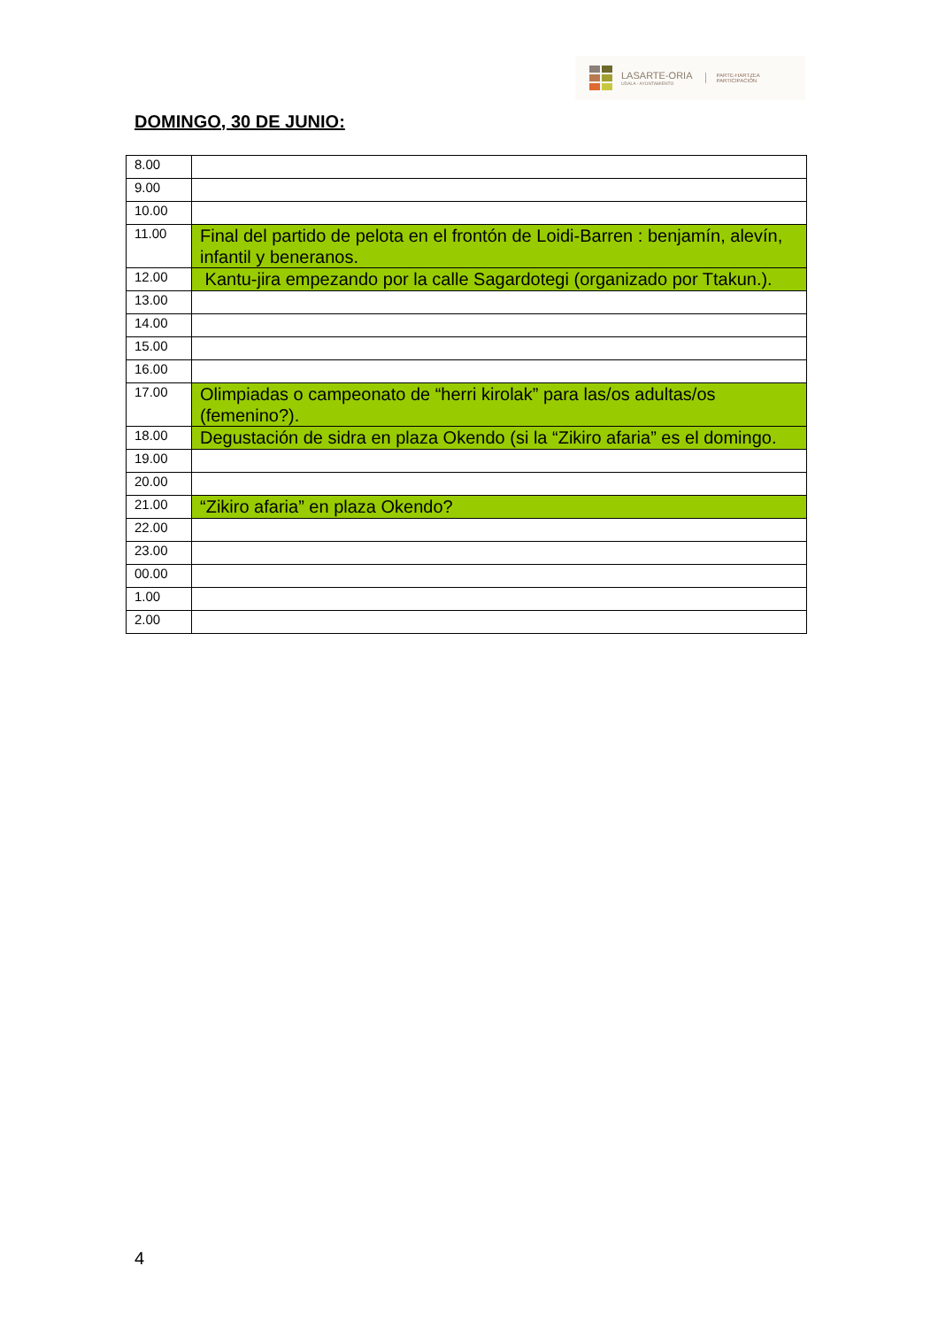LASARTE-ORIA
UDALA - AYUNTAMIENTO
PARTE-HARTZEA
PARTICIPACIÓN
DOMINGO, 30 DE JUNIO:
| 8.00 | |
| 9.00 | |
| 10.00 | |
| 11.00 | Final del partido de pelota en el frontón de Loidi-Barren : benjamín, alevín, infantil y beneranos. |
| 12.00 | Kantu-jira empezando por la calle Sagardotegi (organizado por Ttakun.). |
| 13.00 | |
| 14.00 | |
| 15.00 | |
| 16.00 | |
| 17.00 | Olimpiadas o campeonato de “herri kirolak” para las/os adultas/os (femenino?). |
| 18.00 | Degustación de sidra en plaza Okendo (si la “Zikiro afaria” es el domingo. |
| 19.00 | |
| 20.00 | |
| 21.00 | “Zikiro afaria” en plaza Okendo? |
| 22.00 | |
| 23.00 | |
| 00.00 | |
| 1.00 | |
| 2.00 | |
4